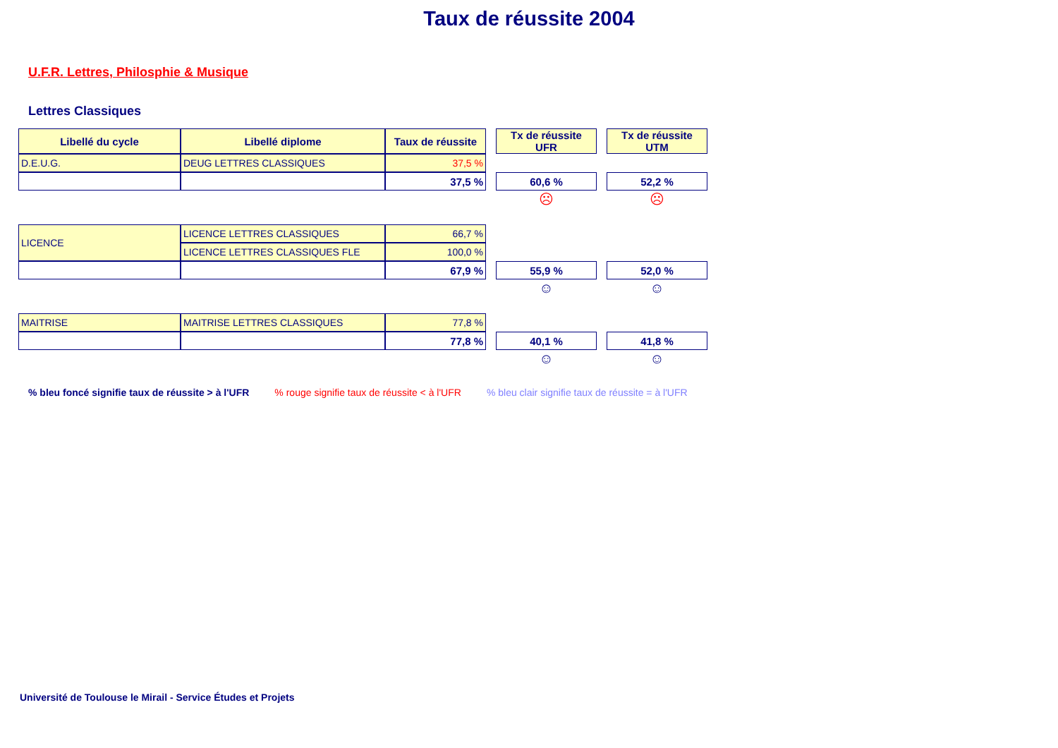Taux de réussite 2004
U.F.R. Lettres, Philosphie & Musique
Lettres Classiques
| Libellé du cycle | Libellé diplome | Taux de réussite | | Tx de réussite UFR | | Tx de réussite UTM |
| D.E.U.G. | DEUG LETTRES CLASSIQUES | 37,5 % | | | | |
| | | 37,5 % | | 60,6 % | | 52,2 % |
| | | | | ☹ | | ☹ |
| LICENCE | LICENCE LETTRES CLASSIQUES | 66,7 % | | | | |
| | LICENCE LETTRES CLASSIQUES FLE | 100,0 % | | | | |
| | | 67,9 % | | 55,9 % | | 52,0 % |
| | | | | ☺ | | ☺ |
| MAITRISE | MAITRISE LETTRES CLASSIQUES | 77,8 % | | | | |
| | | 77,8 % | | 40,1 % | | 41,8 % |
| | | | | ☺ | | ☺ |
% bleu foncé signifie taux de réussite > à l'UFR % rouge signifie taux de réussite < à l'UFR % bleu clair signifie taux de réussite = à l'UFR
Université de Toulouse le Mirail - Service Études et Projets